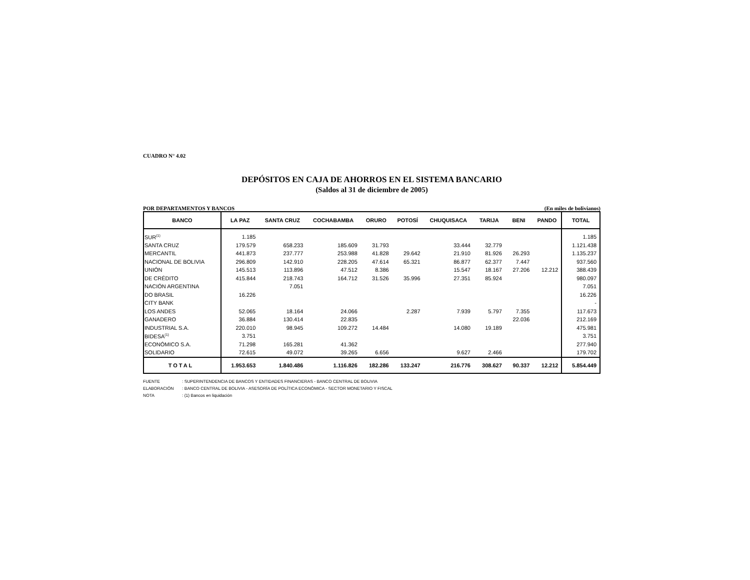CUADRO N° 4.02
DEPÓSITOS EN CAJA DE AHORROS EN EL SISTEMA BANCARIO
(Saldos al 31 de diciembre de 2005)
POR DEPARTAMENTOS Y BANCOS (En miles de bolivianos)
| BANCO | LA PAZ | SANTA CRUZ | COCHABAMBA | ORURO | POTOSÍ | CHUQUISACA | TARIJA | BENI | PANDO | TOTAL |
| --- | --- | --- | --- | --- | --- | --- | --- | --- | --- | --- |
| SUR<sup>(1)</sup> | 1.185 | | | | | | | | | 1.185 |
| SANTA CRUZ | 179.579 | 658.233 | 185.609 | 31.793 | | 33.444 | 32.779 | | | 1.121.438 |
| MERCANTIL | 441.873 | 237.777 | 253.988 | 41.828 | 29.642 | 21.910 | 81.926 | 26.293 | | 1.135.237 |
| NACIONAL DE BOLIVIA | 296.809 | 142.910 | 228.205 | 47.614 | 65.321 | 86.877 | 62.377 | 7.447 | | 937.560 |
| UNIÓN | 145.513 | 113.896 | 47.512 | 8.386 | | 15.547 | 18.167 | 27.206 | 12.212 | 388.439 |
| DE CRÉDITO | 415.844 | 218.743 | 164.712 | 31.526 | 35.996 | 27.351 | 85.924 | | | 980.097 |
| NACIÓN ARGENTINA | | 7.051 | | | | | | | | 7.051 |
| DO BRASIL | 16.226 | | | | | | | | | 16.226 |
| CITY BANK | | | | | | | | | | - |
| LOS ANDES | 52.065 | 18.164 | 24.066 | | 2.287 | 7.939 | 5.797 | 7.355 | | 117.673 |
| GANADERO | 36.884 | 130.414 | 22.835 | | | | | 22.036 | | 212.169 |
| INDUSTRIAL S.A. | 220.010 | 98.945 | 109.272 | 14.484 | | 14.080 | 19.189 | | | 475.981 |
| BIDESA<sup>(1)</sup> | 3.751 | | | | | | | | | 3.751 |
| ECONÓMICO S.A. | 71.298 | 165.281 | 41.362 | | | | | | | 277.940 |
| SOLIDARIO | 72.615 | 49.072 | 39.265 | 6.656 | | 9.627 | 2.466 | | | 179.702 |
| TOTAL | 1.953.653 | 1.840.486 | 1.116.826 | 182.286 | 133.247 | 216.776 | 308.627 | 90.337 | 12.212 | 5.854.449 |
FUENTE: SUPERINTENDENCIA DE BANCOS Y ENTIDADES FINANCIERAS - BANCO CENTRAL DE BOLIVIA
ELABORACIÓN: BANCO CENTRAL DE BOLIVIA - ASESORÍA DE POLÍTICA ECONÓMICA - SECTOR MONETARIO Y FISCAL
NOTA: (1) Bancos en liquidación